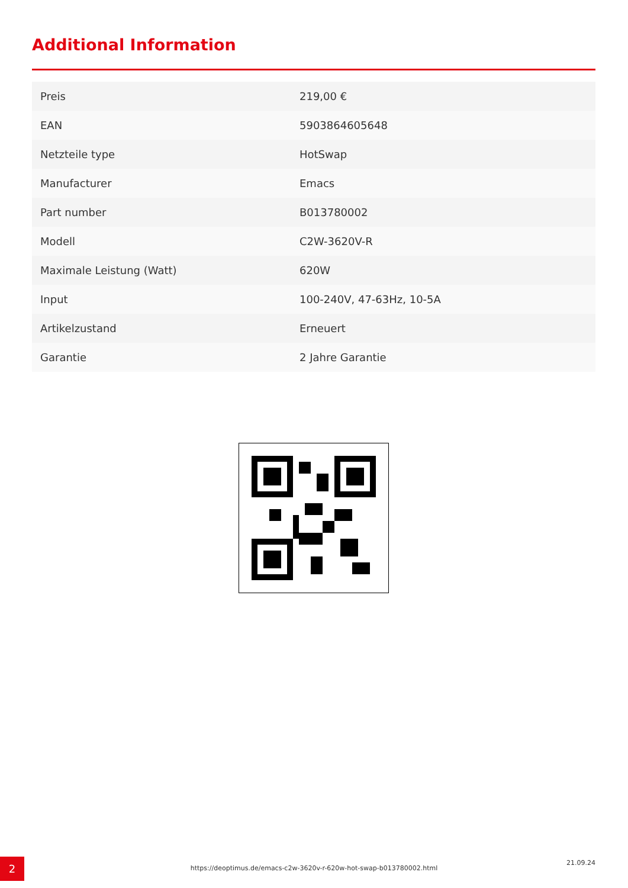Additional Information
| Preis | 219,00 € |
| EAN | 5903864605648 |
| Netzteile type | HotSwap |
| Manufacturer | Emacs |
| Part number | B013780002 |
| Modell | C2W-3620V-R |
| Maximale Leistung (Watt) | 620W |
| Input | 100-240V, 47-63Hz, 10-5A |
| Artikelzustand | Erneuert |
| Garantie | 2 Jahre Garantie |
2 https://deoptimus.de/emacs-c2w-3620v-r-620w-hot-swap-b013780002.html
21.09.24